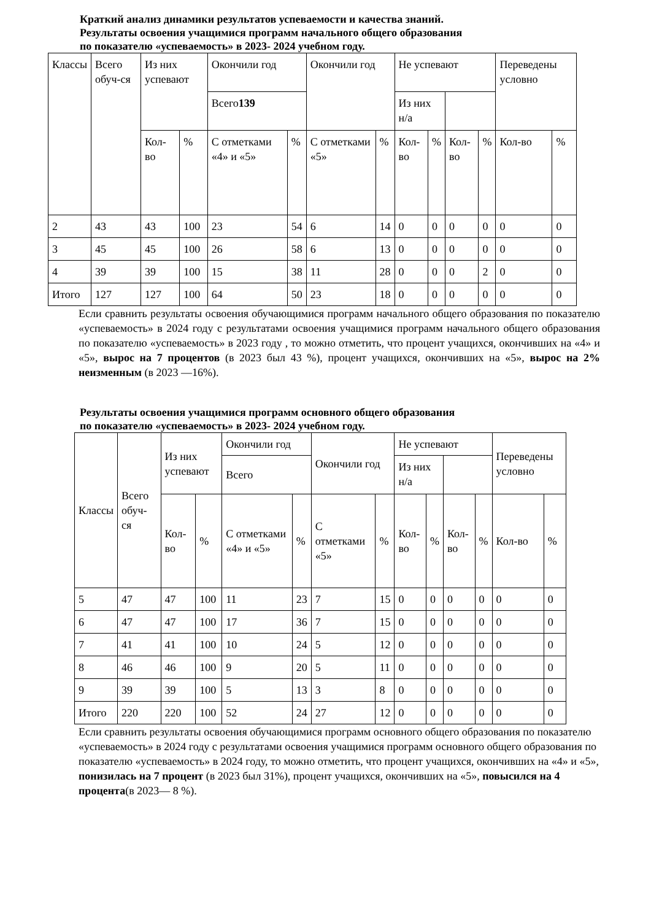Краткий анализ динамики результатов успеваемости и качества знаний.
Результаты освоения учащимися программ начального общего образования
по показателю «успеваемость» в 2023- 2024 учебном году.
| Классы | Всего обуч-ся | Из них успевают | | Окончили год | | Окончили год | | Не успевают | | | | Переведены условно | |
| | | | | Всего 139 | | | | Из них н/а | | | | | |
| | | Кол-во | % | С отметками «4» и «5» | % | С отметками «5» | % | Кол-во | % | Кол-во | % | Кол-во | % |
| 2 | 43 | 43 | 100 | 23 | 54 | 6 | 14 | 0 | 0 | 0 | 0 | 0 | 0 |
| 3 | 45 | 45 | 100 | 26 | 58 | 6 | 13 | 0 | 0 | 0 | 0 | 0 | 0 |
| 4 | 39 | 39 | 100 | 15 | 38 | 11 | 28 | 0 | 0 | 0 | 2 | 0 | 0 |
| Итого | 127 | 127 | 100 | 64 | 50 | 23 | 18 | 0 | 0 | 0 | 0 | 0 | 0 |
Если сравнить результаты освоения обучающимися программ начального общего образования по показателю «успеваемость» в 2024 году с результатами освоения учащимися программ начального общего образования по показателю «успеваемость» в 2023 году , то можно отметить, что процент учащихся, окончивших на «4» и «5», вырос на 7 процентов (в 2023 был 43 %), процент учащихся, окончивших на «5», вырос на 2% неизменным (в 2023 —16%).
Результаты освоения учащимися программ основного общего образования
по показателю «успеваемость» в 2023- 2024 учебном году.
| Классы | Всего обуч-ся | Из них успевают | | Окончили год | | Окончили год | | Не успевают | | | | Переведены условно | |
| | | | | Всего | | | | Из них н/а | | | | | |
| | | Кол-во | % | С отметками «4» и «5» | % | С отметками «5» | % | Кол-во | % | Кол-во | % | Кол-во | % |
| 5 | 47 | 47 | 100 | 11 | 23 | 7 | 15 | 0 | 0 | 0 | 0 | 0 | 0 |
| 6 | 47 | 47 | 100 | 17 | 36 | 7 | 15 | 0 | 0 | 0 | 0 | 0 | 0 |
| 7 | 41 | 41 | 100 | 10 | 24 | 5 | 12 | 0 | 0 | 0 | 0 | 0 | 0 |
| 8 | 46 | 46 | 100 | 9 | 20 | 5 | 11 | 0 | 0 | 0 | 0 | 0 | 0 |
| 9 | 39 | 39 | 100 | 5 | 13 | 3 | 8 | 0 | 0 | 0 | 0 | 0 | 0 |
| Итого | 220 | 220 | 100 | 52 | 24 | 27 | 12 | 0 | 0 | 0 | 0 | 0 | 0 |
Если сравнить результаты освоения обучающимися программ основного общего образования по показателю «успеваемость» в 2024 году с результатами освоения учащимися программ основного общего образования по показателю «успеваемость» в 2024 году, то можно отметить, что процент учащихся, окончивших на «4» и «5», понизилась на 7 процент (в 2023 был 31%), процент учащихся, окончивших на «5», повысился на 4 процента(в 2023— 8 %).